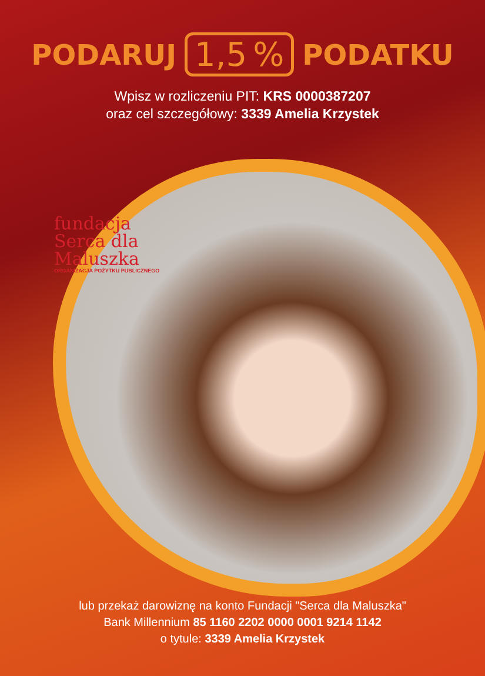PODARUJ 1,5% PODATKU
Wpisz w rozliczeniu PIT: KRS 0000387207
oraz cel szczegółowy: 3339 Amelia Krzystek
fundacja
Serca dla
Maluszka
ORGANIZACJA POŻYTKU PUBLICZNEGO
lub przekaż darowiznę na konto Fundacji "Serca dla Maluszka"
Bank Millennium 85 1160 2202 0000 0001 9214 1142
o tytule: 3339 Amelia Krzystek